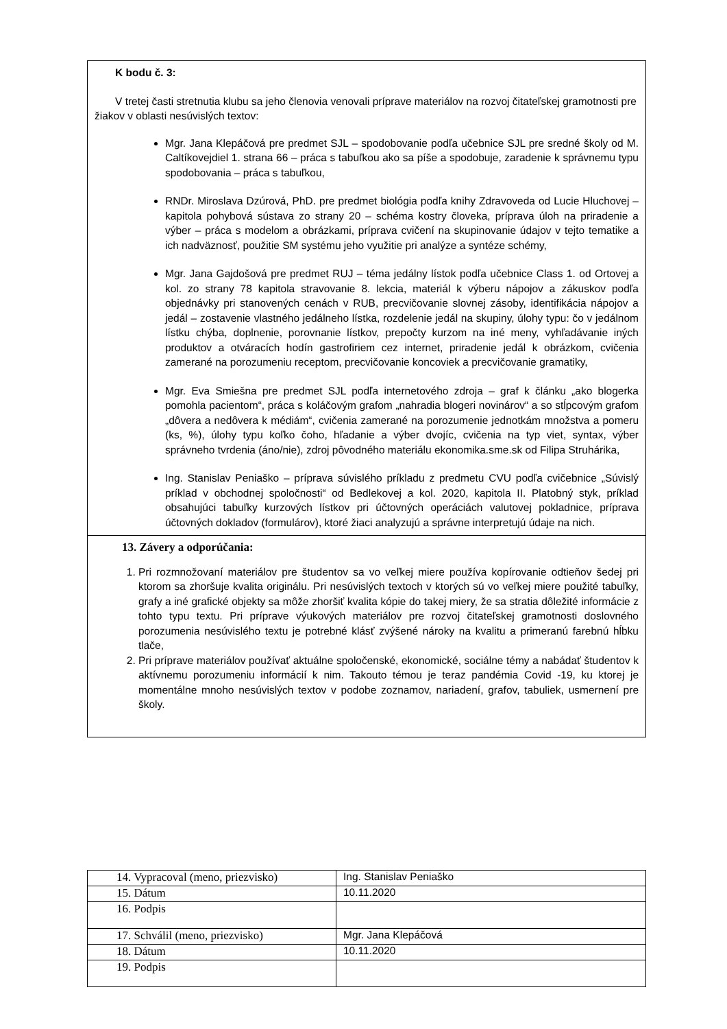K bodu č. 3:
V tretej časti stretnutia klubu sa jeho členovia venovali príprave materiálov na rozvoj čitateľskej gramotnosti pre žiakov v oblasti nesúvislých textov:
Mgr. Jana Klepáčová pre predmet SJL – spodobovanie podľa učebnice SJL pre sredné školy od M. Caltíkovejdiel 1. strana 66 – práca s tabuľkou ako sa píše a spodobuje, zaradenie k správnemu typu spodobovania – práca s tabuľkou,
RNDr. Miroslava Dzúrová, PhD. pre predmet biológia podľa knihy Zdravoveda od Lucie Hluchovej – kapitola pohybová sústava zo strany 20 – schéma kostry človeka, príprava úloh na priradenie a výber – práca s modelom a obrázkami, príprava cvičení na skupinovanie údajov v tejto tematike a ich nadväznosť, použitie SM systému jeho využitie pri analýze a syntéze schémy,
Mgr. Jana Gajdošová pre predmet RUJ – téma jedálny lístok podľa učebnice Class 1. od Ortovej a kol. zo strany 78 kapitola stravovanie 8. lekcia, materiál k výberu nápojov a zákuskov podľa objednávky pri stanovených cenách v RUB, precvičovanie slovnej zásoby, identifikácia nápojov a jedál – zostavenie vlastného jedálneho lístka, rozdelenie jedál na skupiny, úlohy typu: čo v jedálnom lístku chýba, doplnenie, porovnanie lístkov, prepočty kurzom na iné meny, vyhľadávanie iných produktov a otváracích hodín gastrofiriem cez internet, priradenie jedál k obrázkom, cvičenia zamerané na porozumeniu receptom, precvičovanie koncoviek a precvičovanie gramatiky,
Mgr. Eva Smiešna pre predmet SJL podľa internetového zdroja – graf k článku „ako blogerka pomohla pacientom“, práca s koláčovým grafom „nahradia blogeri novinárov“ a so stĺpcovým grafom „dôvera a nedôvera k médiám“, cvičenia zamerané na porozumenie jednotkám množstva a pomeru (ks, %), úlohy typu koľko čoho, hľadanie a výber dvojíc, cvičenia na typ viet, syntax, výber správneho tvrdenia (áno/nie), zdroj pôvodného materiálu ekonomika.sme.sk od Filipa Struhárika,
Ing. Stanislav Peniaško – príprava súvislého príkladu z predmetu CVU podľa cvičebnice „Súvislý príklad v obchodnej spoločnosti“ od Bedlekovej a kol. 2020, kapitola II. Platobný styk, príklad obsahujúci tabuľky kurzových lístkov pri účtovných operáciách valutovej pokladnice, príprava účtovných dokladov (formulárov), ktoré žiaci analyzujú a správne interpretujú údaje na nich.
13. Závery a odporúčania:
1. Pri rozmnožovaní materiálov pre študentov sa vo veľkej miere používa kopírovanie odtieňov šedej pri ktorom sa zhoršuje kvalita originálu. Pri nesúvislých textoch v ktorých sú vo veľkej miere použité tabuľky, grafy a iné grafické objekty sa môže zhoršiť kvalita kópie do takej miery, že sa stratia dôležité informácie z tohto typu textu. Pri príprave výukových materiálov pre rozvoj čitateľskej gramotnosti doslovného porozumenia nesúvislého textu je potrebné klásť zvýšené nároky na kvalitu a primeranú farebnú hĺbku tlače,
2. Pri príprave materiálov používať aktuálne spoločenské, ekonomické, sociálne témy a nabádať študentov k aktívnemu porozumeniu informácií k nim. Takouto témou je teraz pandémia Covid -19, ku ktorej je momentálne mnoho nesúvislých textov v podobe zoznamov, nariadení, grafov, tabuliek, usmernení pre školy.
| 14. Vypracoval (meno, priezvisko) | Ing. Stanislav Peniaško |
| 15. Dátum | 10.11.2020 |
| 16. Podpis | |
| 17. Schválil (meno, priezvisko) | Mgr. Jana Klepáčová |
| 18. Dátum | 10.11.2020 |
| 19. Podpis | |